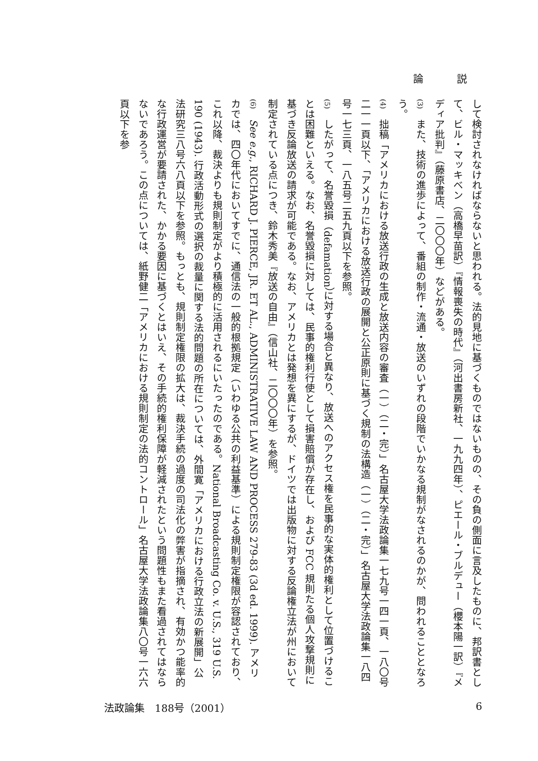論 説
して検討されなければならないと思われる。法的見地に基づくものではないものの、その負の側面に言及したものに、邦訳書として、ビル・マッキベン（高橋早苗訳）『情報喪失の時代』（河出書房新社、一九九四年）、ピエール・ブルデュー（櫻本陽一訳）『メディア批判』（藤原書店、二〇〇〇年）などがある。
(3)　また、技術の進歩によって、番組の制作・流通・放送のいずれの段階でいかなる規制がなされるのかが、問われることとなろう。
(4)　拙稿「アメリカにおける放送行政の生成と放送内容の審査（一）（二・完）」名古屋大学法政論集一七九号一四一頁、一八〇号二一一頁以下、「アメリカにおける放送行政の展開と公正原則に基づく規制の法構造（一）（二・完）」名古屋大学法政論集一八四号一七三頁、一八五号二五九頁以下を参照。
(5)　したがって、名誉毀損（defamation）に対する場合と異なり、放送へのアクセス権を民事的な実体的権利として位置づけることは困難といえる。なお、名誉毀損に対しては、民事的権利行使として損害賠償が存在し、および FCC 規則たる個人攻撃規則に基づき反論放送の請求が可能である。なお、アメリカとは発想を異にするが、ドイツでは出版物に対する反論権立法が州において制定されている点につき、鈴木秀美『放送の自由』（信山社、二〇〇〇年）を参照。
(6)　See e.g., RICHARD J. PIERCE, JR. ET AL., ADMINISTRATIVE LAW AND PROCESS 279-83 (3d ed. 1999). アメリカでは、四〇年代においてすでに、通信法の一般的根拠規定（いわゆる公共の利益基準）による規則制定権限が容認されており、これ以降、裁決よりも規則制定がより積極的に活用されるにいたったのである。National Broadcasting Co. v. U.S., 319 U.S. 190 (1943). 行政活動形式の選択の裁量に関する法的問題の所在については、外間寛「アメリカにおける行政立法の新展開」公法研究三八号六八頁以下を参照。もっとも、規則制定権限の拡大は、裁決手続の過度の司法化の弊害が指摘され、有効かつ能率的な行政運営が要請された、かかる要因に基づくとはいえ、その手続的権利保障が軽減されたという問題性もまた看過されてはならないであろう。この点については、紙野健二「アメリカにおける規則制定の法的コントロール」名古屋大学法政論集八〇号一六六頁以下を参
法政論集　188号（2001） 6